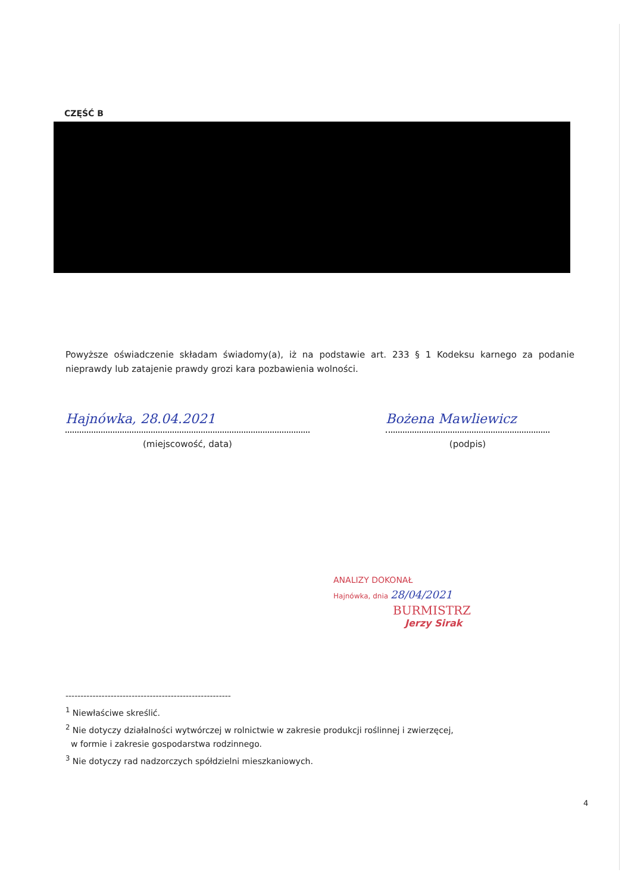CZĘŚĆ B
Powyższe oświadczenie składam świadomy(a), iż na podstawie art. 233 § 1 Kodeksu karnego za podanie nieprawdy lub zatajenie prawdy grozi kara pozbawienia wolności.
Hajnówka, 28.04.2021
(miejscowość, data)
Bożena Mawliewicz
(podpis)
ANALIZY DOKONAŁ
Hajnówka, dnia 28/04/2021
BURMISTRZ
Jerzy Sirak
-------------------------------------------------------
<sup>1</sup> Niewłaściwe skreślić.
<sup>2</sup> Nie dotyczy działalności wytwórczej w rolnictwie w zakresie produkcji roślinnej i zwierzęcej,
w formie i zakresie gospodarstwa rodzinnego.
<sup>3</sup> Nie dotyczy rad nadzorczych spółdzielni mieszkaniowych.
4